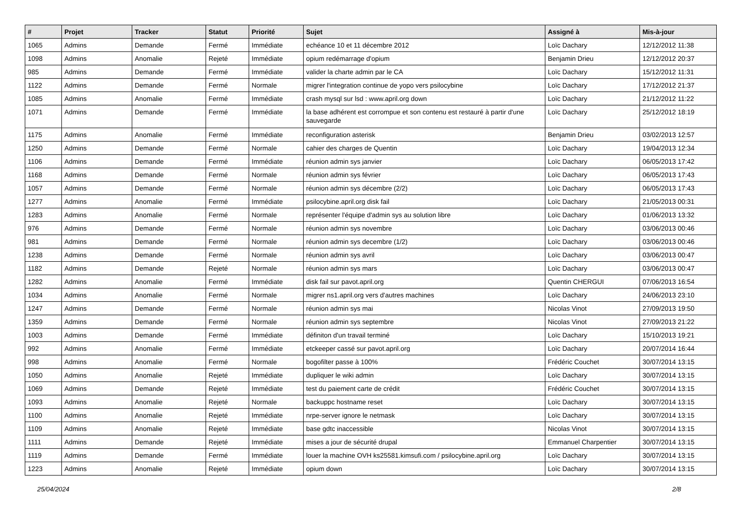| # | Projet | Tracker | Statut | Priorité | Sujet | Assigné à | Mis-à-jour |
| --- | --- | --- | --- | --- | --- | --- | --- |
| 1065 | Admins | Demande | Fermé | Immédiate | echéance 10 et 11 décembre 2012 | Loïc Dachary | 12/12/2012 11:38 |
| 1098 | Admins | Anomalie | Rejeté | Immédiate | opium redémarrage d'opium | Benjamin Drieu | 12/12/2012 20:37 |
| 985 | Admins | Demande | Fermé | Immédiate | valider la charte admin par le CA | Loïc Dachary | 15/12/2012 11:31 |
| 1122 | Admins | Demande | Fermé | Normale | migrer l'integration continue de yopo vers psilocybine | Loïc Dachary | 17/12/2012 21:37 |
| 1085 | Admins | Anomalie | Fermé | Immédiate | crash mysql sur lsd : www.april.org down | Loïc Dachary | 21/12/2012 11:22 |
| 1071 | Admins | Demande | Fermé | Immédiate | la base adhérent est corrompue et son contenu est restauré à partir d'une sauvegarde | Loïc Dachary | 25/12/2012 18:19 |
| 1175 | Admins | Anomalie | Fermé | Immédiate | reconfiguration asterisk | Benjamin Drieu | 03/02/2013 12:57 |
| 1250 | Admins | Demande | Fermé | Normale | cahier des charges de Quentin | Loïc Dachary | 19/04/2013 12:34 |
| 1106 | Admins | Demande | Fermé | Immédiate | réunion admin sys janvier | Loïc Dachary | 06/05/2013 17:42 |
| 1168 | Admins | Demande | Fermé | Normale | réunion admin sys février | Loïc Dachary | 06/05/2013 17:43 |
| 1057 | Admins | Demande | Fermé | Normale | réunion admin sys décembre (2/2) | Loïc Dachary | 06/05/2013 17:43 |
| 1277 | Admins | Anomalie | Fermé | Immédiate | psilocybine.april.org disk fail | Loïc Dachary | 21/05/2013 00:31 |
| 1283 | Admins | Anomalie | Fermé | Normale | représenter l'équipe d'admin sys au solution libre | Loïc Dachary | 01/06/2013 13:32 |
| 976 | Admins | Demande | Fermé | Normale | réunion admin sys novembre | Loïc Dachary | 03/06/2013 00:46 |
| 981 | Admins | Demande | Fermé | Normale | réunion admin sys decembre (1/2) | Loïc Dachary | 03/06/2013 00:46 |
| 1238 | Admins | Demande | Fermé | Normale | réunion admin sys avril | Loïc Dachary | 03/06/2013 00:47 |
| 1182 | Admins | Demande | Rejeté | Normale | réunion admin sys mars | Loïc Dachary | 03/06/2013 00:47 |
| 1282 | Admins | Anomalie | Fermé | Immédiate | disk fail sur pavot.april.org | Quentin CHERGUI | 07/06/2013 16:54 |
| 1034 | Admins | Anomalie | Fermé | Normale | migrer ns1.april.org vers d'autres machines | Loïc Dachary | 24/06/2013 23:10 |
| 1247 | Admins | Demande | Fermé | Normale | réunion admin sys mai | Nicolas Vinot | 27/09/2013 19:50 |
| 1359 | Admins | Demande | Fermé | Normale | réunion admin sys septembre | Nicolas Vinot | 27/09/2013 21:22 |
| 1003 | Admins | Demande | Fermé | Immédiate | définiton d'un travail terminé | Loïc Dachary | 15/10/2013 19:21 |
| 992 | Admins | Anomalie | Fermé | Immédiate | etckeeper cassé sur pavot.april.org | Loïc Dachary | 20/07/2014 16:44 |
| 998 | Admins | Anomalie | Fermé | Normale | bogofilter passe à 100% | Frédéric Couchet | 30/07/2014 13:15 |
| 1050 | Admins | Anomalie | Rejeté | Immédiate | dupliquer le wiki admin | Loïc Dachary | 30/07/2014 13:15 |
| 1069 | Admins | Demande | Rejeté | Immédiate | test du paiement carte de crédit | Frédéric Couchet | 30/07/2014 13:15 |
| 1093 | Admins | Anomalie | Rejeté | Normale | backuppc hostname reset | Loïc Dachary | 30/07/2014 13:15 |
| 1100 | Admins | Anomalie | Rejeté | Immédiate | nrpe-server ignore le netmask | Loïc Dachary | 30/07/2014 13:15 |
| 1109 | Admins | Anomalie | Rejeté | Immédiate | base gdtc inaccessible | Nicolas Vinot | 30/07/2014 13:15 |
| 1111 | Admins | Demande | Rejeté | Immédiate | mises a jour de sécurité drupal | Emmanuel Charpentier | 30/07/2014 13:15 |
| 1119 | Admins | Demande | Fermé | Immédiate | louer la machine OVH ks25581.kimsufi.com / psilocybine.april.org | Loïc Dachary | 30/07/2014 13:15 |
| 1223 | Admins | Anomalie | Rejeté | Immédiate | opium down | Loïc Dachary | 30/07/2014 13:15 |
25/04/2024 2/8